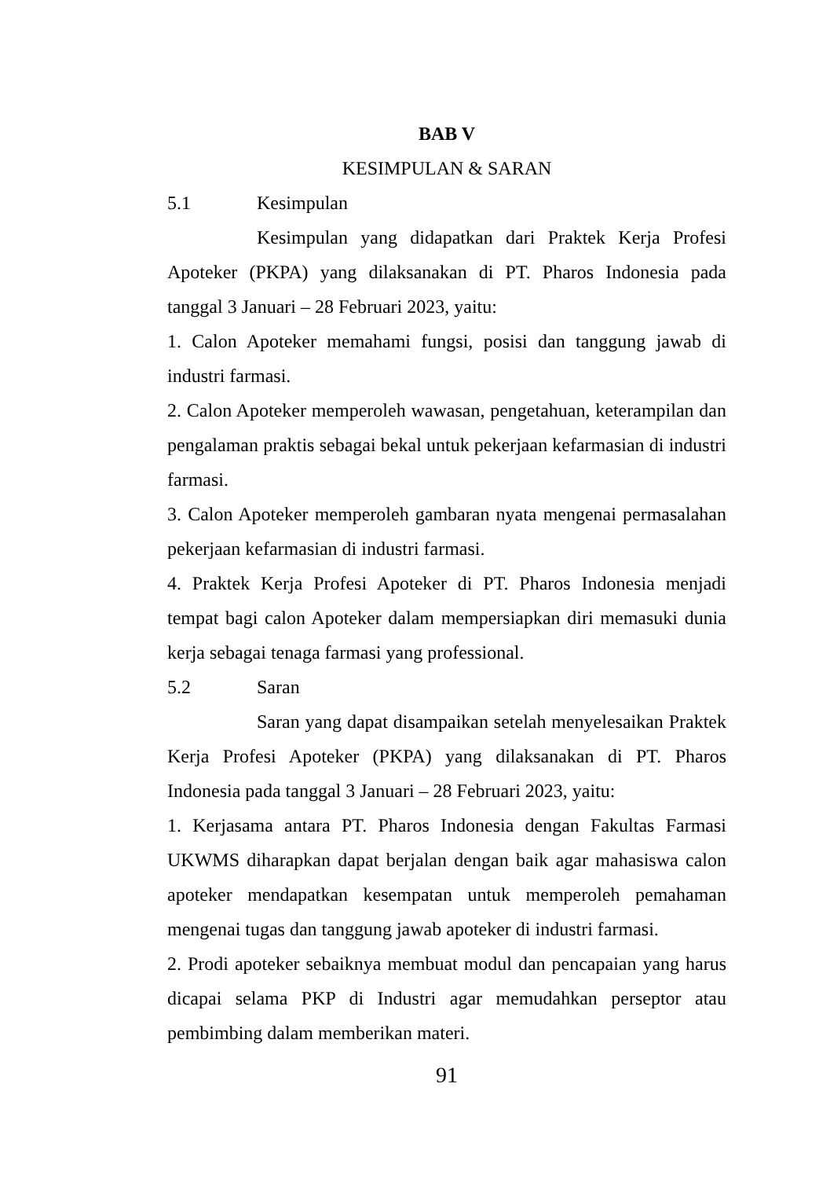BAB V
KESIMPULAN & SARAN
5.1 Kesimpulan
Kesimpulan yang didapatkan dari Praktek Kerja Profesi Apoteker (PKPA) yang dilaksanakan di PT. Pharos Indonesia pada tanggal 3 Januari – 28 Februari 2023, yaitu:
1. Calon Apoteker memahami fungsi, posisi dan tanggung jawab di industri farmasi.
2. Calon Apoteker memperoleh wawasan, pengetahuan, keterampilan dan pengalaman praktis sebagai bekal untuk pekerjaan kefarmasian di industri farmasi.
3. Calon Apoteker memperoleh gambaran nyata mengenai permasalahan pekerjaan kefarmasian di industri farmasi.
4. Praktek Kerja Profesi Apoteker di PT. Pharos Indonesia menjadi tempat bagi calon Apoteker dalam mempersiapkan diri memasuki dunia kerja sebagai tenaga farmasi yang professional.
5.2 Saran
Saran yang dapat disampaikan setelah menyelesaikan Praktek Kerja Profesi Apoteker (PKPA) yang dilaksanakan di PT. Pharos Indonesia pada tanggal 3 Januari – 28 Februari 2023, yaitu:
1. Kerjasama antara PT. Pharos Indonesia dengan Fakultas Farmasi UKWMS diharapkan dapat berjalan dengan baik agar mahasiswa calon apoteker mendapatkan kesempatan untuk memperoleh pemahaman mengenai tugas dan tanggung jawab apoteker di industri farmasi.
2. Prodi apoteker sebaiknya membuat modul dan pencapaian yang harus dicapai selama PKP di Industri agar memudahkan perseptor atau pembimbing dalam memberikan materi.
91